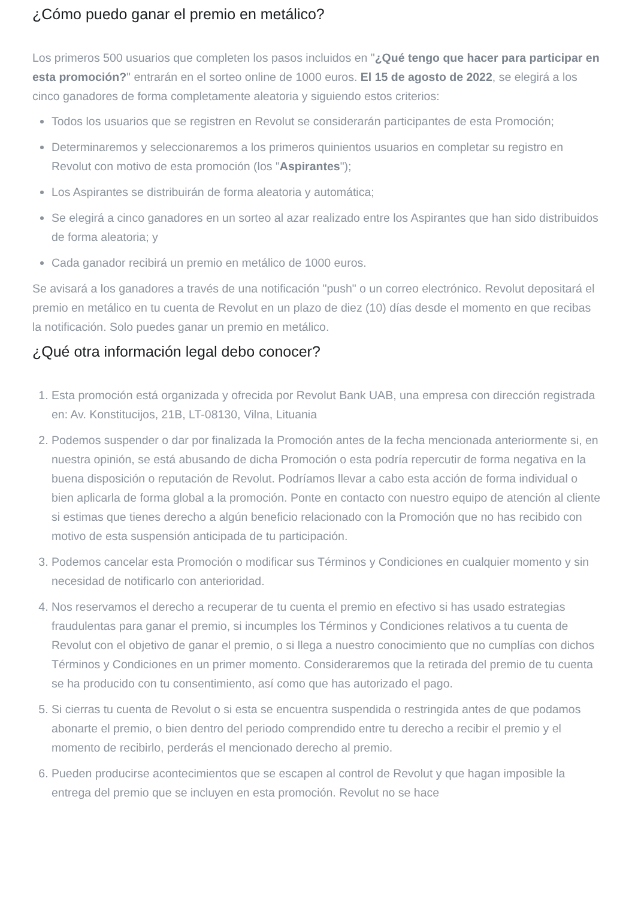¿Cómo puedo ganar el premio en metálico?
Los primeros 500 usuarios que completen los pasos incluidos en "¿Qué tengo que hacer para participar en esta promoción?" entrarán en el sorteo online de 1000 euros. El 15 de agosto de 2022, se elegirá a los cinco ganadores de forma completamente aleatoria y siguiendo estos criterios:
Todos los usuarios que se registren en Revolut se considerarán participantes de esta Promoción;
Determinaremos y seleccionaremos a los primeros quinientos usuarios en completar su registro en Revolut con motivo de esta promoción (los "Aspirantes");
Los Aspirantes se distribuirán de forma aleatoria y automática;
Se elegirá a cinco ganadores en un sorteo al azar realizado entre los Aspirantes que han sido distribuidos de forma aleatoria; y
Cada ganador recibirá un premio en metálico de 1000 euros.
Se avisará a los ganadores a través de una notificación "push" o un correo electrónico. Revolut depositará el premio en metálico en tu cuenta de Revolut en un plazo de diez (10) días desde el momento en que recibas la notificación. Solo puedes ganar un premio en metálico.
¿Qué otra información legal debo conocer?
1. Esta promoción está organizada y ofrecida por Revolut Bank UAB, una empresa con dirección registrada en: Av. Konstitucijos, 21B, LT-08130, Vilna, Lituania
2. Podemos suspender o dar por finalizada la Promoción antes de la fecha mencionada anteriormente si, en nuestra opinión, se está abusando de dicha Promoción o esta podría repercutir de forma negativa en la buena disposición o reputación de Revolut. Podríamos llevar a cabo esta acción de forma individual o bien aplicarla de forma global a la promoción. Ponte en contacto con nuestro equipo de atención al cliente si estimas que tienes derecho a algún beneficio relacionado con la Promoción que no has recibido con motivo de esta suspensión anticipada de tu participación.
3. Podemos cancelar esta Promoción o modificar sus Términos y Condiciones en cualquier momento y sin necesidad de notificarlo con anterioridad.
4. Nos reservamos el derecho a recuperar de tu cuenta el premio en efectivo si has usado estrategias fraudulentas para ganar el premio, si incumples los Términos y Condiciones relativos a tu cuenta de Revolut con el objetivo de ganar el premio, o si llega a nuestro conocimiento que no cumplías con dichos Términos y Condiciones en un primer momento. Consideraremos que la retirada del premio de tu cuenta se ha producido con tu consentimiento, así como que has autorizado el pago.
5. Si cierras tu cuenta de Revolut o si esta se encuentra suspendida o restringida antes de que podamos abonarte el premio, o bien dentro del periodo comprendido entre tu derecho a recibir el premio y el momento de recibirlo, perderás el mencionado derecho al premio.
6. Pueden producirse acontecimientos que se escapen al control de Revolut y que hagan imposible la entrega del premio que se incluyen en esta promoción. Revolut no se hace